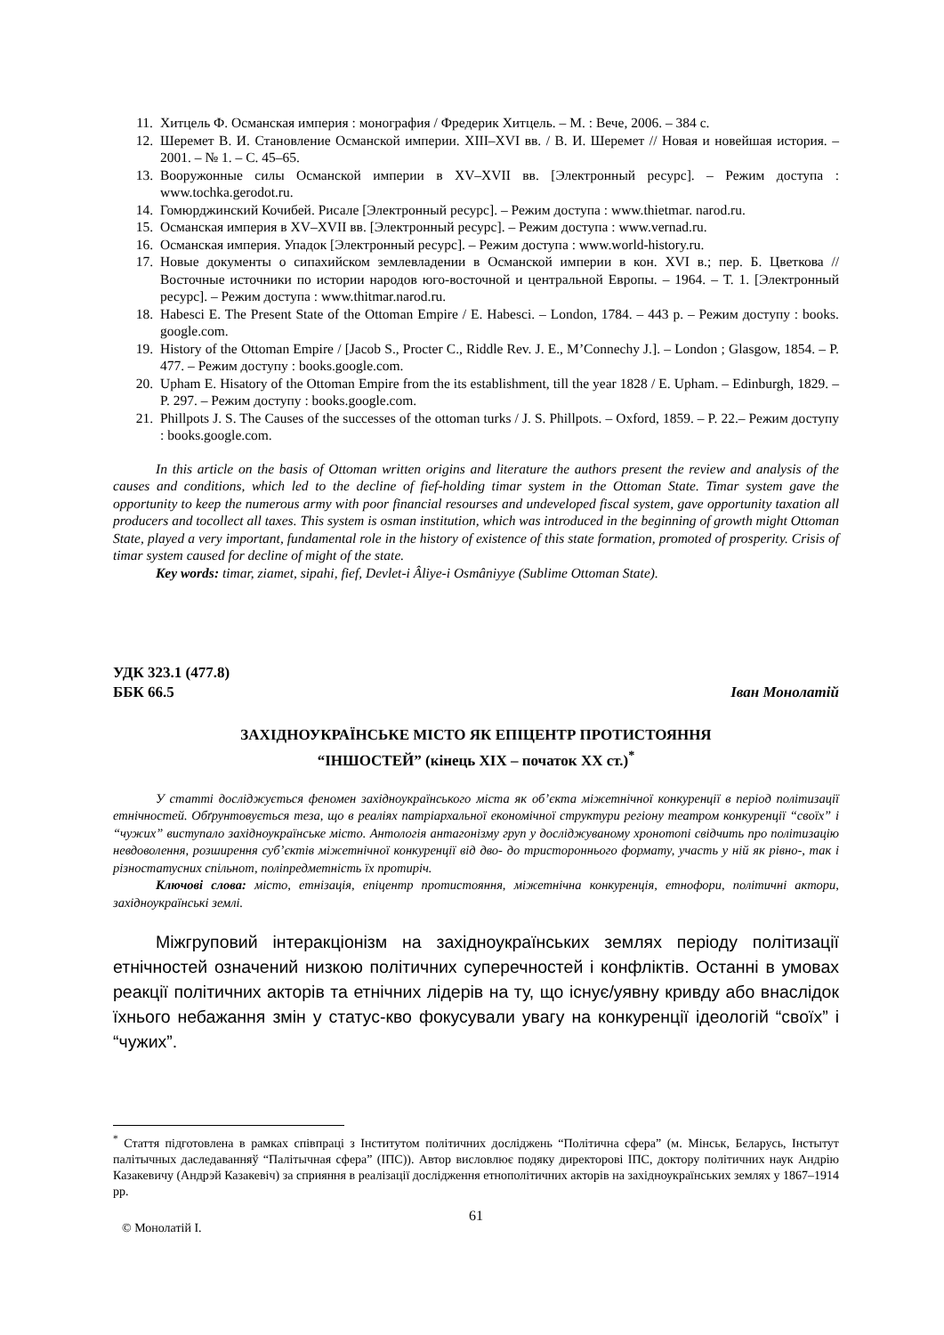11. Хитцель Ф. Османская империя : монография / Фредерик Хитцель. – М. : Вече, 2006. – 384 с.
12. Шеремет В. И. Становление Османской империи. XIII–XVI вв. / В. И. Шеремет // Новая и новейшая история. – 2001. – № 1. – С. 45–65.
13. Вооружонные силы Османской империи в XV–XVII вв. [Электронный ресурс]. – Режим доступа : www.tochka.gerodot.ru.
14. Гомюрджинский Кочибей. Рисале [Электронный ресурс]. – Режим доступа : www.thietmar. narod.ru.
15. Османская империя в XV–XVII вв. [Электронный ресурс]. – Режим доступа : www.vernad.ru.
16. Османская империя. Упадок [Электронный ресурс]. – Режим доступа : www.world-history.ru.
17. Новые документы о сипахийском землевладении в Османской империи в кон. XVI в.; пер. Б. Цветкова // Восточные источники по истории народов юго-восточной и центральной Европы. – 1964. – Т. 1. [Электронный ресурс]. – Режим доступа : www.thitmar.narod.ru.
18. Habesci E. The Present State of the Ottoman Empire / E. Habesci. – London, 1784. – 443 p. – Режим доступу : books. google.com.
19. History of the Ottoman Empire / [Jacob S., Procter C., Riddle Rev. J. E., M’Connechy J.]. – London ; Glasgow, 1854. – P. 477. – Режим доступу : books.google.com.
20. Upham E. Hisatory of the Ottoman Empire from the its establishment, till the year 1828 / E. Upham. – Edinburgh, 1829. – P. 297. – Режим доступу : books.google.com.
21. Phillpots J. S. The Causes of the successes of the ottoman turks / J. S. Phillpots. – Oxford, 1859. – P. 22.– Режим доступу : books.google.com.
In this article on the basis of Ottoman written origins and literature the authors present the review and analysis of the causes and conditions, which led to the decline of fief-holding timar system in the Ottoman State. Timar system gave the opportunity to keep the numerous army with poor financial resourses and undeveloped fiscal system, gave opportunity taxation all producers and tocollect all taxes. This system is osman institution, which was introduced in the beginning of growth might Ottoman State, played a very important, fundamental role in the history of existence of this state formation, promoted of prosperity. Crisis of timar system caused for decline of might of the state.
Key words: timar, ziamet, sipahi, fief, Devlet-i Âliye-i Osmâniyye (Sublime Ottoman State).
УДК 323.1 (477.8)
ББК 66.5 Іван Монолатій
ЗАХІДНОУКРАЇНСЬКЕ МІСТО ЯК ЕПІЦЕНТР ПРОТИСТОЯННЯ
“ІНШОСТЕЙ” (кінець ХІХ – початок ХХ ст.)<sup>*</sup>
У статті досліджується феномен західноукраїнського міста як об’єкта міжетнічної конкуренції в період політизації етнічностей. Обґрунтовується теза, що в реаліях патріархальної економічної структури регіону театром конкуренції “своїх” і “чужих” виступало західноукраїнське місто. Антологія антагонізму груп у досліджуваному хронотопі свідчить про політизацію невдоволення, розширення суб’єктів міжетнічної конкуренції від дво- до тристороннього формату, участь у ній як рівно-, так і різностатусних спільнот, поліпредметність їх протиріч.
Ключові слова: місто, етнізація, епіцентр протистояння, міжетнічна конкуренція, етнофори, політичні актори, західноукраїнські землі.
Міжгруповий інтеракціонізм на західноукраїнських землях періоду політизації етнічностей означений низкою політичних суперечностей і конфліктів. Останні в умовах реакції політичних акторів та етнічних лідерів на ту, що існує/уявну кривду або внаслідок їхнього небажання змін у статус-кво фокусували увагу на конкуренції ідеологій “своїх” і “чужих”.
<sup>*</sup> Стаття підготовлена в рамках співпраці з Інститутом політичних досліджень “Політична сфера” (м. Мінськ, Бєларусь, Інстытут палітычных даследаванняў “Палітычная сфера” (ІПС)). Автор висловлює подяку директорові ІПС, доктору політичних наук Андрію Казакевичу (Андрэй Казакевіч) за сприяння в реалізації дослідження етнополітичних акторів на західноукраїнських землях у 1867–1914 рр.
© Монолатій І. 61